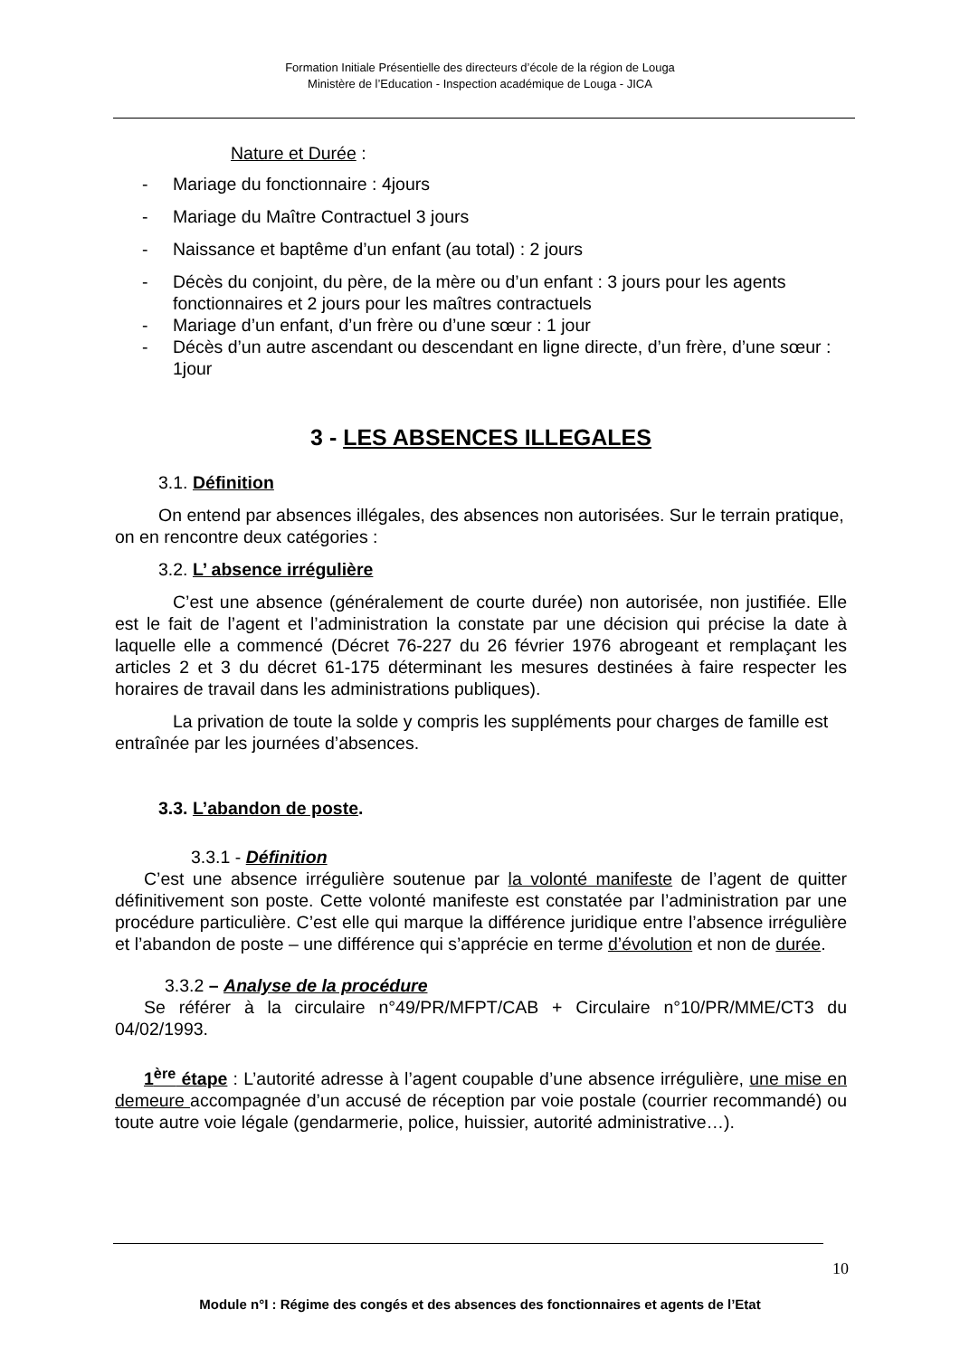Formation Initiale Présentielle des directeurs d’école de la région de Louga
Ministère de l’Education - Inspection académique de Louga - JICA
Nature et Durée :
- Mariage du fonctionnaire : 4jours
- Mariage du Maître Contractuel 3 jours
- Naissance et baptême d’un enfant (au total) : 2 jours
- Décès du conjoint, du père, de la mère ou d’un enfant : 3 jours pour les agents fonctionnaires et 2 jours pour les maîtres contractuels
- Mariage d’un enfant, d’un frère ou d’une sœur : 1 jour
- Décès d’un autre ascendant ou descendant en ligne directe, d’un frère, d’une sœur : 1jour
3 - LES ABSENCES ILLEGALES
3.1. Définition
On entend par absences illégales, des absences non autorisées. Sur le terrain pratique, on en rencontre deux catégories :
3.2. L’ absence irrégulière
C’est une absence (généralement de courte durée) non autorisée, non justifiée. Elle est le fait de l’agent et l’administration la constate par une décision qui précise la date à laquelle elle a commencé (Décret 76-227 du 26 février 1976 abrogeant et remplaçant les articles 2 et 3 du décret 61-175 déterminant les mesures destinées à faire respecter les horaires de travail dans les administrations publiques).
La privation de toute la solde y compris les suppléments pour charges de famille est entraînée par les journées d’absences.
3.3. L’abandon de poste.
3.3.1 - Définition
C’est une absence irrégulière soutenue par la volonté manifeste de l’agent de quitter définitivement son poste. Cette volonté manifeste est constatée par l’administration par une procédure particulière. C’est elle qui marque la différence juridique entre l’absence irrégulière et l’abandon de poste – une différence qui s’apprécie en terme d’évolution et non de durée.
3.3.2 – Analyse de la procédure
Se référer à la circulaire n°49/PR/MFPT/CAB + Circulaire n°10/PR/MME/CT3 du 04/02/1993.
1<sup>ère</sup> étape : L’autorité adresse à l’agent coupable d’une absence irrégulière, une mise en demeure accompagnée d’un accusé de réception par voie postale (courrier recommandé) ou toute autre voie légale (gendarmerie, police, huissier, autorité administrative…).
10
Module n°I : Régime des congés et des absences des fonctionnaires et agents de l’Etat